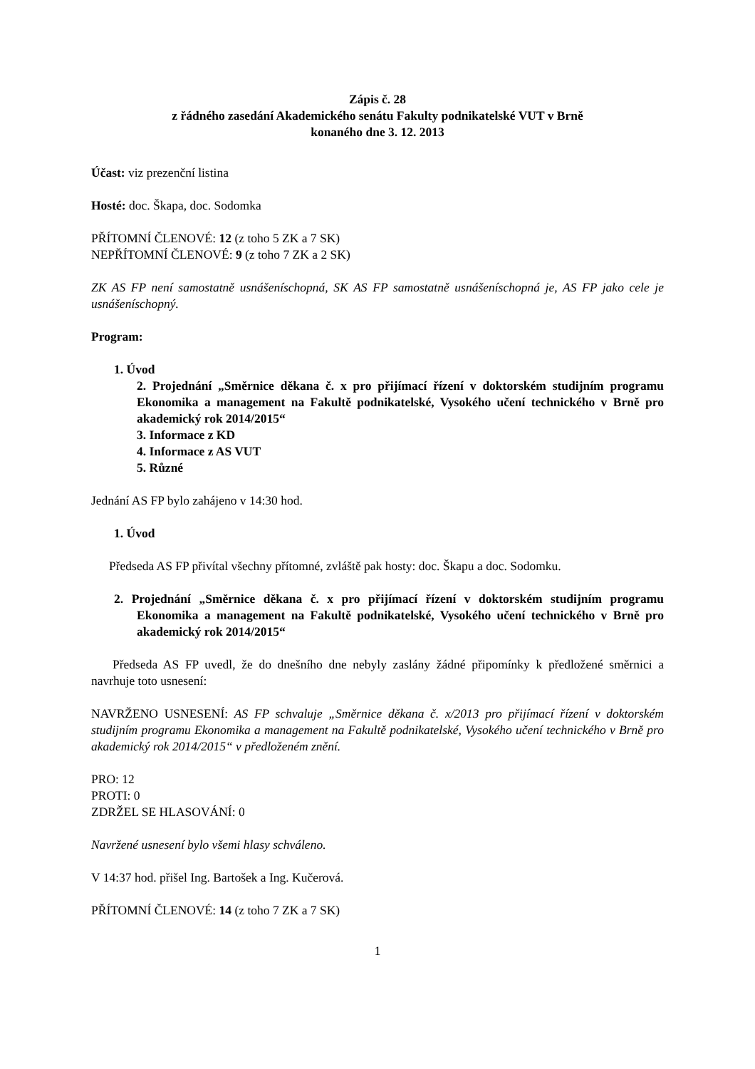Zápis č. 28
z řádného zasedání Akademického senátu Fakulty podnikatelské VUT v Brně
konaného dne 3. 12. 2013
Účast: viz prezenční listina
Hosté: doc. Škapa, doc. Sodomka
PŘÍTOMNÍ ČLENOVÉ: 12 (z toho 5 ZK a 7 SK)
NEPŘÍTOMNÍ ČLENOVÉ: 9 (z toho 7 ZK a 2 SK)
ZK AS FP není samostatně usnášeníschopná, SK AS FP samostatně usnášeníschopná je, AS FP jako cele je usnášeníschopný.
Program:
1. Úvod
2. Projednání „Směrnice děkana č. x pro přijímací řízení v doktorském studijním programu Ekonomika a management na Fakultě podnikatelské, Vysokého učení technického v Brně pro akademický rok 2014/2015“
3. Informace z KD
4. Informace z AS VUT
5. Různé
Jednání AS FP bylo zahájeno v 14:30 hod.
1. Úvod
Předseda AS FP přivítal všechny přítomné, zvláště pak hosty: doc. Škapu a doc. Sodomku.
2. Projednání „Směrnice děkana č. x pro přijímací řízení v doktorském studijním programu Ekonomika a management na Fakultě podnikatelské, Vysokého učení technického v Brně pro akademický rok 2014/2015“
Předseda AS FP uvedl, že do dnešního dne nebyly zaslány žádné připomínky k předložené směrnici a navrhuje toto usnesení:
NAVRŽENO USNESENÍ: AS FP schvaluje „Směrnice děkana č. x/2013 pro přijímací řízení v doktorském studijním programu Ekonomika a management na Fakultě podnikatelské, Vysokého učení technického v Brně pro akademický rok 2014/2015“ v předloženém znění.
PRO: 12
PROTI: 0
ZDRŽEL SE HLASOVÁNÍ: 0
Navržené usnesení bylo všemi hlasy schváleno.
V 14:37 hod. přišel Ing. Bartošek a Ing. Kučerová.
PŘÍTOMNÍ ČLENOVÉ: 14 (z toho 7 ZK a 7 SK)
1